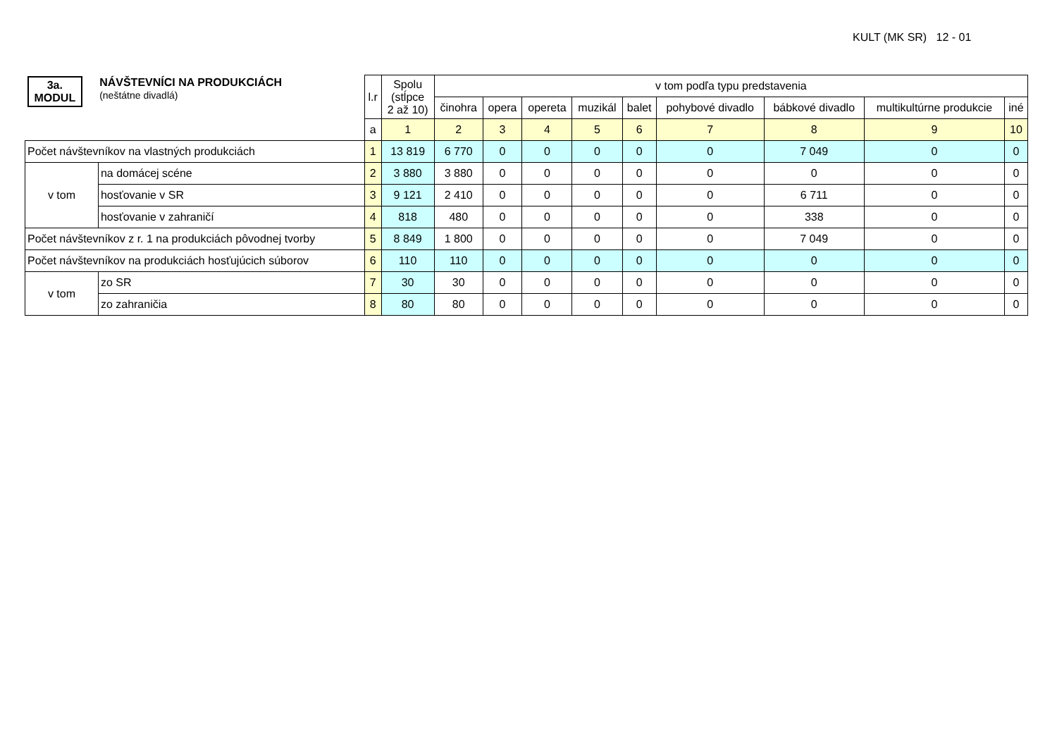KULT (MK SR) 12 - 01
| 3a. MODUL NÁVŠTEVNÍCI NA PRODUKCIÁCH (neštátne divadlá) | | l.r | Spolu (stĺpce 2 až 10) | v tom podľa typu predstavenia | | | | | | | | |
| --- | --- | --- | --- | --- | --- | --- | --- | --- | --- | --- | --- | --- |
| | | | | činohra | opera | opereta | muzikál | balet | pohybové divadlo | bábkové divadlo | multikultúrne produkcie | iné |
| | | a | 1 | 2 | 3 | 4 | 5 | 6 | 7 | 8 | 9 | 10 |
| Počet návštevníkov na vlastných produkciách | | 1 | 13 819 | 6 770 | 0 | 0 | 0 | 0 | 0 | 7 049 | 0 | 0 |
| v tom | na domácej scéne | 2 | 3 880 | 3 880 | 0 | 0 | 0 | 0 | 0 | 0 | 0 | 0 |
| | hosťovanie v SR | 3 | 9 121 | 2 410 | 0 | 0 | 0 | 0 | 0 | 6 711 | 0 | 0 |
| | hosťovanie v zahraničí | 4 | 818 | 480 | 0 | 0 | 0 | 0 | 0 | 338 | 0 | 0 |
| Počet návštevníkov z r. 1 na produkciách pôvodnej tvorby | | 5 | 8 849 | 1 800 | 0 | 0 | 0 | 0 | 0 | 7 049 | 0 | 0 |
| Počet návštevníkov na produkciách hosťujúcich súborov | | 6 | 110 | 110 | 0 | 0 | 0 | 0 | 0 | 0 | 0 | 0 |
| v tom | zo SR | 7 | 30 | 30 | 0 | 0 | 0 | 0 | 0 | 0 | 0 | 0 |
| | zo zahraničia | 8 | 80 | 80 | 0 | 0 | 0 | 0 | 0 | 0 | 0 | 0 |